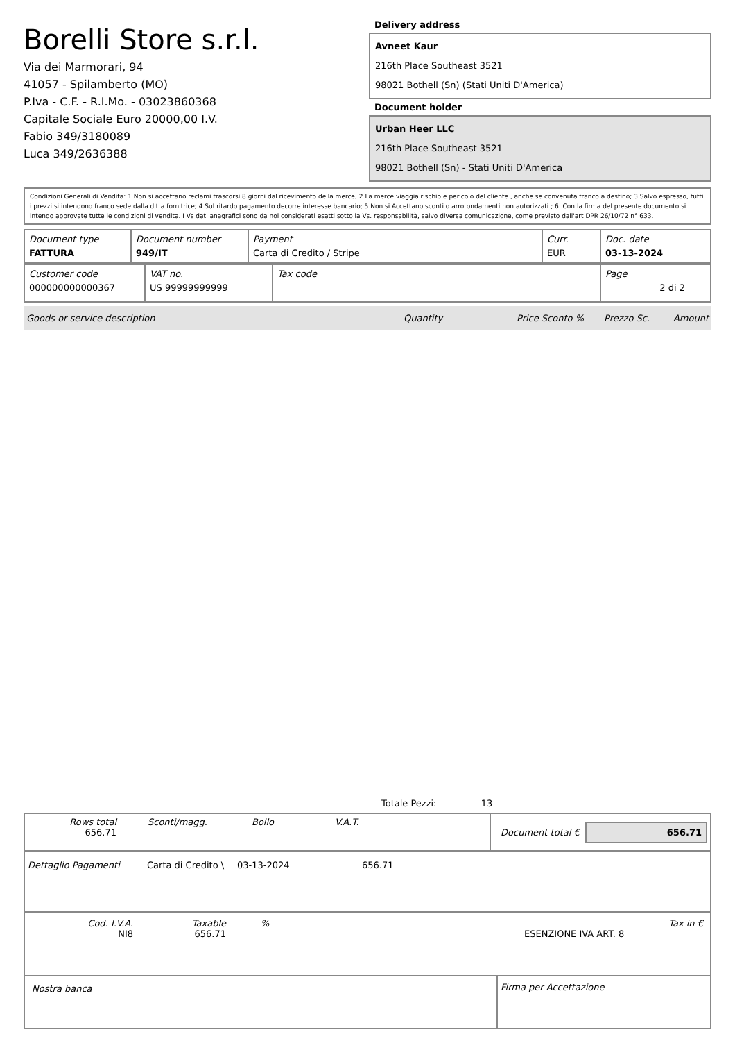Borelli Store s.r.l.
Via dei Marmorari, 94
41057 - Spilamberto (MO)
P.Iva - C.F. - R.I.Mo. - 03023860368
Capitale Sociale Euro 20000,00 I.V.
Fabio 349/3180089
Luca 349/2636388
Delivery address
Avneet Kaur
216th Place Southeast 3521
98021 Bothell (Sn) (Stati Uniti D'America)
Document holder
Urban Heer LLC
216th Place Southeast 3521
98021 Bothell (Sn) - Stati Uniti D'America
Condizioni Generali di Vendita: 1.Non si accettano reclami trascorsi 8 giorni dal ricevimento della merce; 2.La merce viaggia rischio e pericolo del cliente , anche se convenuta franco a destino; 3.Salvo espresso, tutti i prezzi si intendono franco sede dalla ditta fornitrice; 4.Sul ritardo pagamento decorre interesse bancario; 5.Non si Accettano sconti o arrotondamenti non autorizzati ; 6. Con la firma del presente documento si intendo approvate tutte le condizioni di vendita. I Vs dati anagrafici sono da noi considerati esatti sotto la Vs. responsabilità, salvo diversa comunicazione, come previsto dall'art DPR 26/10/72 n° 633.
| Document type FATTURA | Document number 949/IT | Payment Carta di Credito / Stripe | Curr. EUR | Doc. date 03-13-2024 |
| Customer code 000000000000367 | VAT no. US 99999999999 | Tax code | Page 2 di 2 |
Goods or service description Quantity Price Sconto % Prezzo Sc. Amount
Totale Pezzi: 13
Rows total
656.71
Sconti/magg. Bollo V.A.T.
Document total € 656.71
Dettaglio Pagamenti Carta di Credito \ 03-13-2024 656.71
Cod. I.V.A.
NI8
Taxable
656.71
%
ESENZIONE IVA ART. 8 Tax in €
Nostra banca Firma per Accettazione